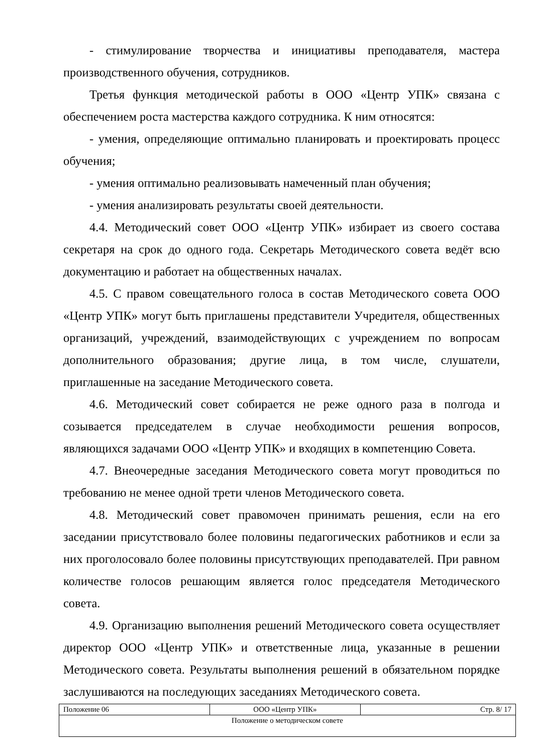- стимулирование творчества и инициативы преподавателя, мастера производственного обучения, сотрудников.
Третья функция методической работы в ООО «Центр УПК» связана с обеспечением роста мастерства каждого сотрудника. К ним относятся:
- умения, определяющие оптимально планировать и проектировать процесс обучения;
- умения оптимально реализовывать намеченный план обучения;
- умения анализировать результаты своей деятельности.
4.4. Методический совет ООО «Центр УПК» избирает из своего состава секретаря на срок до одного года. Секретарь Методического совета ведёт всю документацию и работает на общественных началах.
4.5. С правом совещательного голоса в состав Методического совета ООО «Центр УПК» могут быть приглашены представители Учредителя, общественных организаций, учреждений, взаимодействующих с учреждением по вопросам дополнительного образования; другие лица, в том числе, слушатели, приглашенные на заседание Методического совета.
4.6. Методический совет собирается не реже одного раза в полгода и созывается председателем в случае необходимости решения вопросов, являющихся задачами ООО «Центр УПК» и входящих в компетенцию Совета.
4.7. Внеочередные заседания Методического совета могут проводиться по требованию не менее одной трети членов Методического совета.
4.8. Методический совет правомочен принимать решения, если на его заседании присутствовало более половины педагогических работников и если за них проголосовало более половины присутствующих преподавателей. При равном количестве голосов решающим является голос председателя Методического совета.
4.9. Организацию выполнения решений Методического совета осуществляет директор ООО «Центр УПК» и ответственные лица, указанные в решении Методического совета. Результаты выполнения решений в обязательном порядке заслушиваются на последующих заседаниях Методического совета.
| Положение 06 | ООО «Центр УПК» | Стр. 8/ 17 |
| Положение о методическом совете | | |